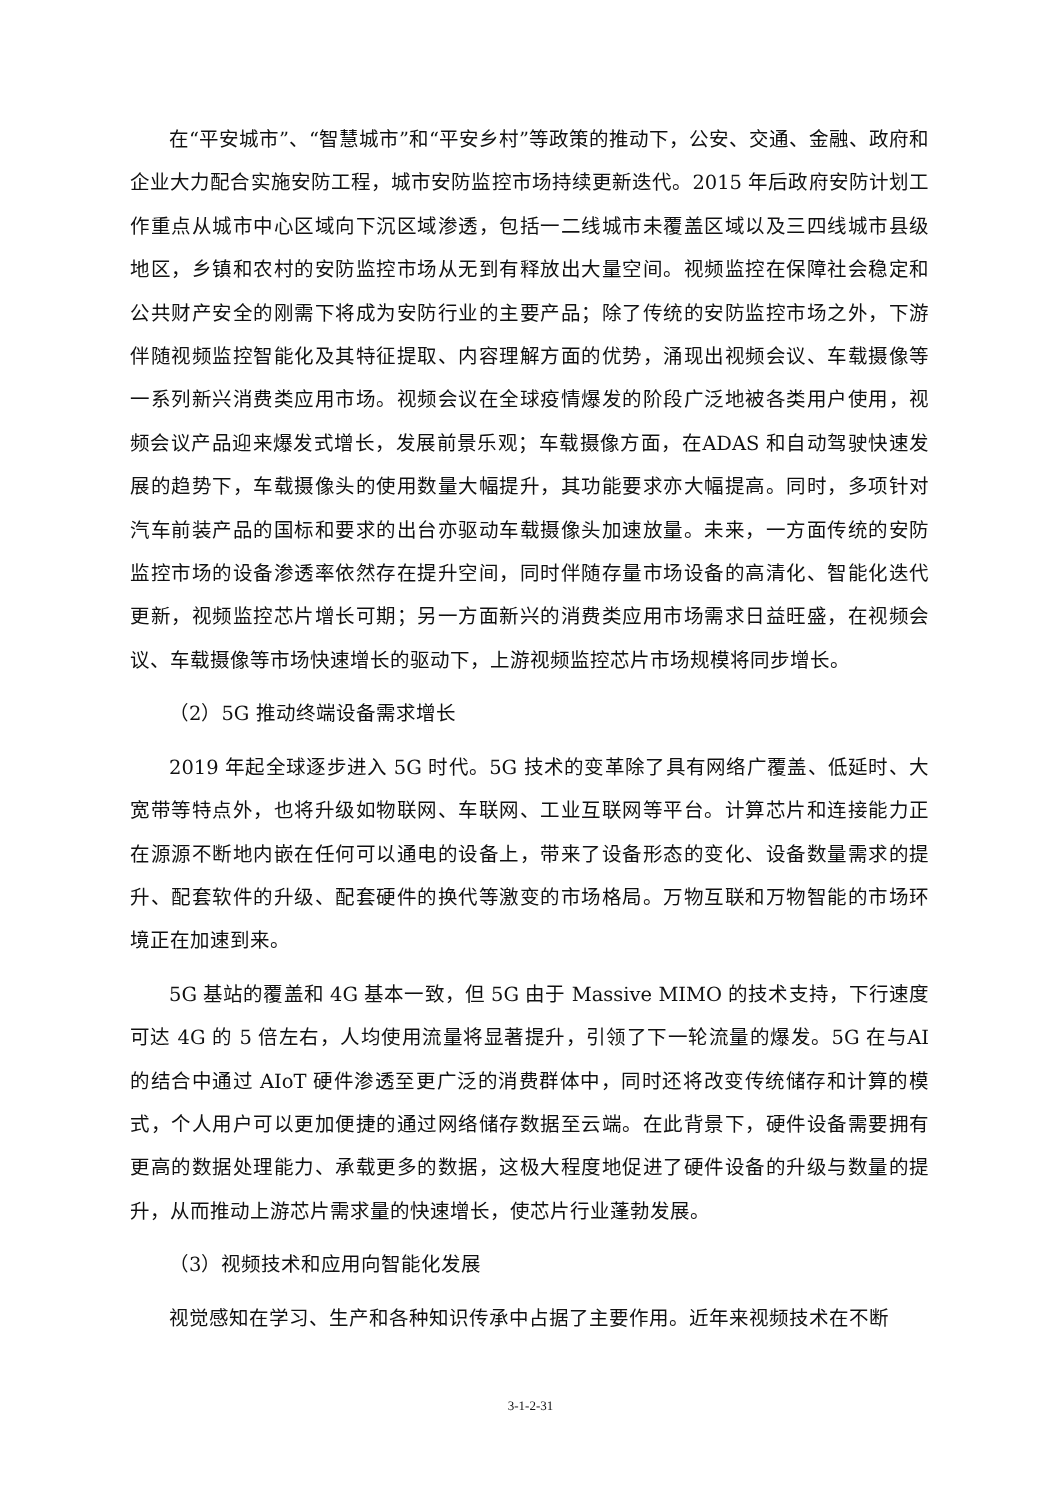在“平安城市”、“智慧城市”和“平安乡村”等政策的推动下，公安、交通、金融、政府和企业大力配合实施安防工程，城市安防监控市场持续更新迭代。2015 年后政府安防计划工作重点从城市中心区域向下沉区域渗透，包括一二线城市未覆盖区域以及三四线城市县级地区，乡镇和农村的安防监控市场从无到有释放出大量空间。视频监控在保障社会稳定和公共财产安全的刚需下将成为安防行业的主要产品；除了传统的安防监控市场之外，下游伴随视频监控智能化及其特征提取、内容理解方面的优势，涌现出视频会议、车载摄像等一系列新兴消费类应用市场。视频会议在全球疫情爆发的阶段广泛地被各类用户使用，视频会议产品迎来爆发式增长，发展前景乐观；车载摄像方面，在ADAS 和自动驾驶快速发展的趋势下，车载摄像头的使用数量大幅提升，其功能要求亦大幅提高。同时，多项针对汽车前装产品的国标和要求的出台亦驱动车载摄像头加速放量。未来，一方面传统的安防监控市场的设备渗透率依然存在提升空间，同时伴随存量市场设备的高清化、智能化迭代更新，视频监控芯片增长可期；另一方面新兴的消费类应用市场需求日益旺盛，在视频会议、车载摄像等市场快速增长的驱动下，上游视频监控芯片市场规模将同步增长。
（2）5G 推动终端设备需求增长
2019 年起全球逐步进入 5G 时代。5G 技术的变革除了具有网络广覆盖、低延时、大宽带等特点外，也将升级如物联网、车联网、工业互联网等平台。计算芯片和连接能力正在源源不断地内嵌在任何可以通电的设备上，带来了设备形态的变化、设备数量需求的提升、配套软件的升级、配套硬件的换代等激变的市场格局。万物互联和万物智能的市场环境正在加速到来。
5G 基站的覆盖和 4G 基本一致，但 5G 由于 Massive MIMO 的技术支持，下行速度可达 4G 的 5 倍左右，人均使用流量将显著提升，引领了下一轮流量的爆发。5G 在与AI 的结合中通过 AIoT 硬件渗透至更广泛的消费群体中，同时还将改变传统储存和计算的模式，个人用户可以更加便捷的通过网络储存数据至云端。在此背景下，硬件设备需要拥有更高的数据处理能力、承载更多的数据，这极大程度地促进了硬件设备的升级与数量的提升，从而推动上游芯片需求量的快速增长，使芯片行业蓬勃发展。
（3）视频技术和应用向智能化发展
视觉感知在学习、生产和各种知识传承中占据了主要作用。近年来视频技术在不断
3-1-2-31